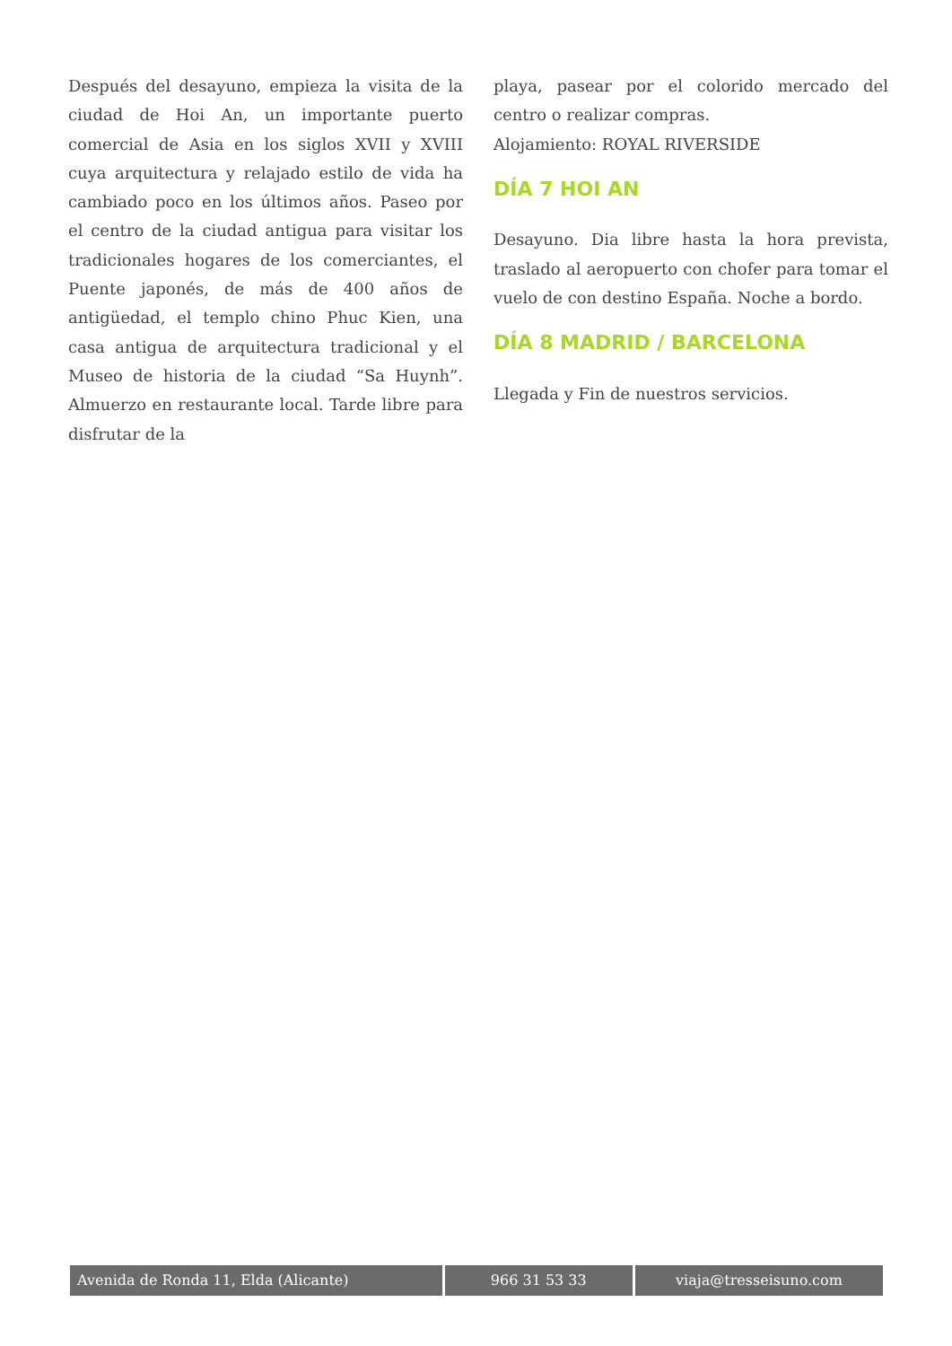Después del desayuno, empieza la visita de la ciudad de Hoi An, un importante puerto comercial de Asia en los siglos XVII y XVIII cuya arquitectura y relajado estilo de vida ha cambiado poco en los últimos años. Paseo por el centro de la ciudad antigua para visitar los tradicionales hogares de los comerciantes, el Puente japonés, de más de 400 años de antigüedad, el templo chino Phuc Kien, una casa antigua de arquitectura tradicional y el Museo de historia de la ciudad “Sa Huynh”. Almuerzo en restaurante local. Tarde libre para disfrutar de la
playa, pasear por el colorido mercado del centro o realizar compras.
Alojamiento: ROYAL RIVERSIDE
DÍA 7 HOI AN
Desayuno. Dia libre hasta la hora prevista, traslado al aeropuerto con chofer para tomar el vuelo de con destino España. Noche a bordo.
DÍA 8 MADRID / BARCELONA
Llegada y Fin de nuestros servicios.
Avenida de Ronda 11, Elda (Alicante) 966 31 53 33 viaja@tresseisuno.com